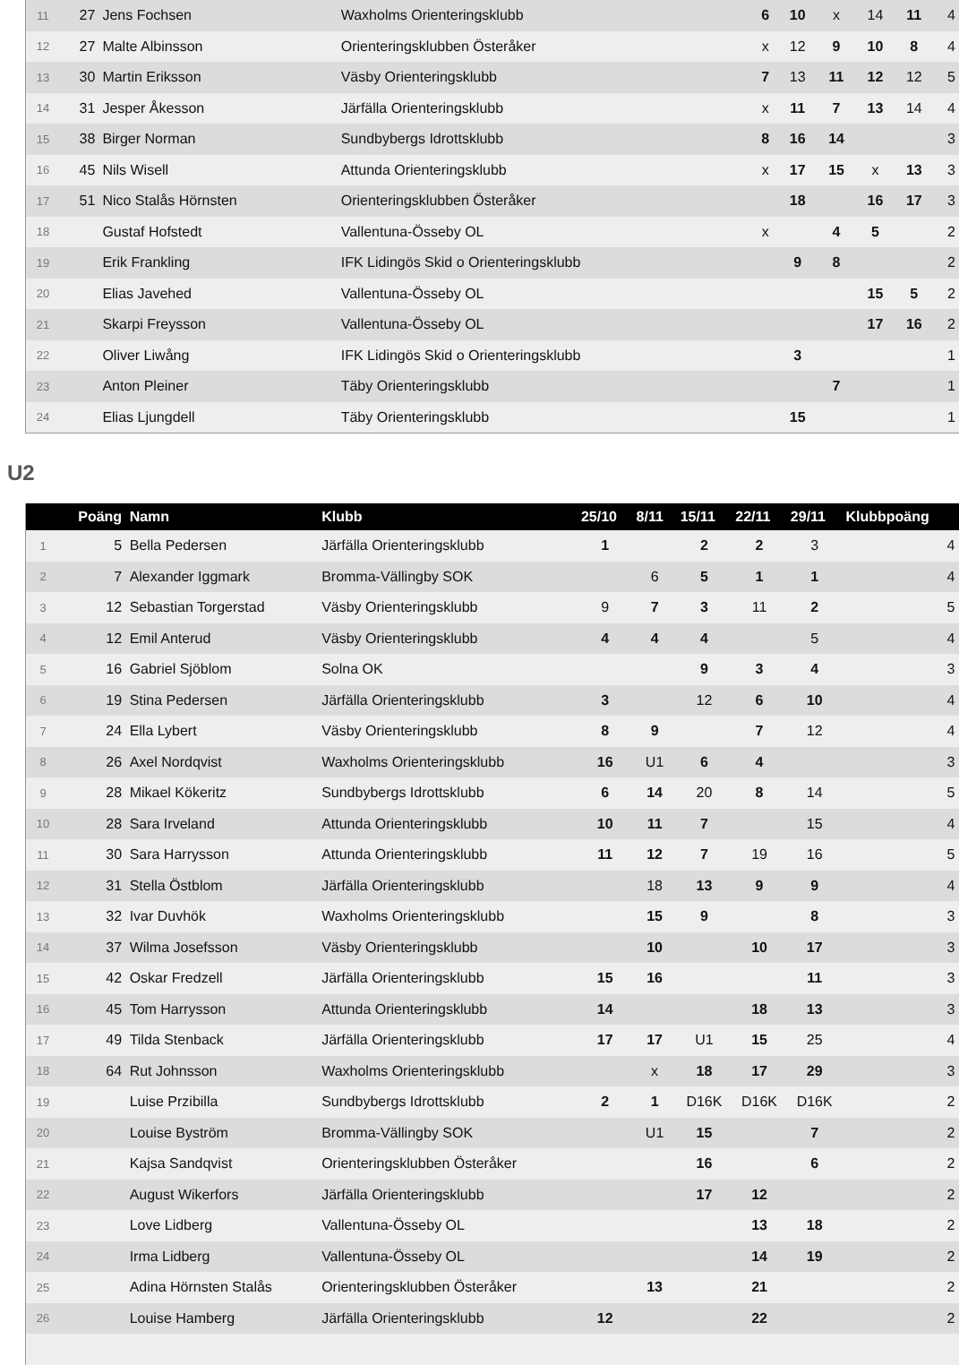| 11 | 27 | Jens Fochsen | Waxholms Orienteringsklubb | 6 | 10 | x | 14 | 11 | 4 |
| 12 | 27 | Malte Albinsson | Orienteringsklubben Österåker | x | 12 | 9 | 10 | 8 | 4 |
| 13 | 30 | Martin Eriksson | Väsby Orienteringsklubb | 7 | 13 | 11 | 12 | 12 | 5 |
| 14 | 31 | Jesper Åkesson | Järfälla Orienteringsklubb | x | 11 | 7 | 13 | 14 | 4 |
| 15 | 38 | Birger Norman | Sundbybergs Idrottsklubb | 8 | 16 | 14 | | | 3 |
| 16 | 45 | Nils Wisell | Attunda Orienteringsklubb | x | 17 | 15 | x | 13 | 3 |
| 17 | 51 | Nico Stalås Hörnsten | Orienteringsklubben Österåker | | 18 | | 16 | 17 | 3 |
| 18 | | Gustaf Hofstedt | Vallentuna-Össeby OL | x | | 4 | 5 | | 2 |
| 19 | | Erik Frankling | IFK Lidingös Skid o Orienteringsklubb | | 9 | 8 | | | 2 |
| 20 | | Elias Javehed | Vallentuna-Össeby OL | | | | 15 | 5 | 2 |
| 21 | | Skarpi Freysson | Vallentuna-Össeby OL | | | | 17 | 16 | 2 |
| 22 | | Oliver Liwång | IFK Lidingös Skid o Orienteringsklubb | | 3 | | | | 1 |
| 23 | | Anton Pleiner | Täby Orienteringsklubb | | | 7 | | | 1 |
| 24 | | Elias Ljungdell | Täby Orienteringsklubb | | 15 | | | | 1 |
U2
| | Poäng | Namn | Klubb | 25/10 | 8/11 | 15/11 | 22/11 | 29/11 | Klubbpoäng |
| --- | --- | --- | --- | --- | --- | --- | --- | --- | --- |
| 1 | 5 | Bella Pedersen | Järfälla Orienteringsklubb | 1 | | 2 | 2 | 3 | 4 |
| 2 | 7 | Alexander Iggmark | Bromma-Vällingby SOK | | 6 | 5 | 1 | 1 | 4 |
| 3 | 12 | Sebastian Torgerstad | Väsby Orienteringsklubb | 9 | 7 | 3 | 11 | 2 | 5 |
| 4 | 12 | Emil Anterud | Väsby Orienteringsklubb | 4 | 4 | 4 | | 5 | 4 |
| 5 | 16 | Gabriel Sjöblom | Solna OK | | | 9 | 3 | 4 | 3 |
| 6 | 19 | Stina Pedersen | Järfälla Orienteringsklubb | 3 | | 12 | 6 | 10 | 4 |
| 7 | 24 | Ella Lybert | Väsby Orienteringsklubb | 8 | 9 | | 7 | 12 | 4 |
| 8 | 26 | Axel Nordqvist | Waxholms Orienteringsklubb | 16 | U1 | 6 | 4 | | 3 |
| 9 | 28 | Mikael Kökeritz | Sundbybergs Idrottsklubb | 6 | 14 | 20 | 8 | 14 | 5 |
| 10 | 28 | Sara Irveland | Attunda Orienteringsklubb | 10 | 11 | 7 | | 15 | 4 |
| 11 | 30 | Sara Harrysson | Attunda Orienteringsklubb | 11 | 12 | 7 | 19 | 16 | 5 |
| 12 | 31 | Stella Östblom | Järfälla Orienteringsklubb | | 18 | 13 | 9 | 9 | 4 |
| 13 | 32 | Ivar Duvhök | Waxholms Orienteringsklubb | | 15 | 9 | | 8 | 3 |
| 14 | 37 | Wilma Josefsson | Väsby Orienteringsklubb | | 10 | | 10 | 17 | 3 |
| 15 | 42 | Oskar Fredzell | Järfälla Orienteringsklubb | 15 | 16 | | | 11 | 3 |
| 16 | 45 | Tom Harrysson | Attunda Orienteringsklubb | 14 | | | 18 | 13 | 3 |
| 17 | 49 | Tilda Stenback | Järfälla Orienteringsklubb | 17 | 17 | U1 | 15 | 25 | 4 |
| 18 | 64 | Rut Johnsson | Waxholms Orienteringsklubb | | x | 18 | 17 | 29 | 3 |
| 19 | | Luise Przibilla | Sundbybergs Idrottsklubb | 2 | 1 | D16K | D16K | D16K | 2 |
| 20 | | Louise Byström | Bromma-Vällingby SOK | | U1 | 15 | | 7 | 2 |
| 21 | | Kajsa Sandqvist | Orienteringsklubben Österåker | | | 16 | | 6 | 2 |
| 22 | | August Wikerfors | Järfälla Orienteringsklubb | | | 17 | 12 | | 2 |
| 23 | | Love Lidberg | Vallentuna-Össeby OL | | | | 13 | 18 | 2 |
| 24 | | Irma Lidberg | Vallentuna-Össeby OL | | | | 14 | 19 | 2 |
| 25 | | Adina Hörnsten Stalås | Orienteringsklubben Österåker | | 13 | | 21 | | 2 |
| 26 | | Louise Hamberg | Järfälla Orienteringsklubb | 12 | | | 22 | | 2 |